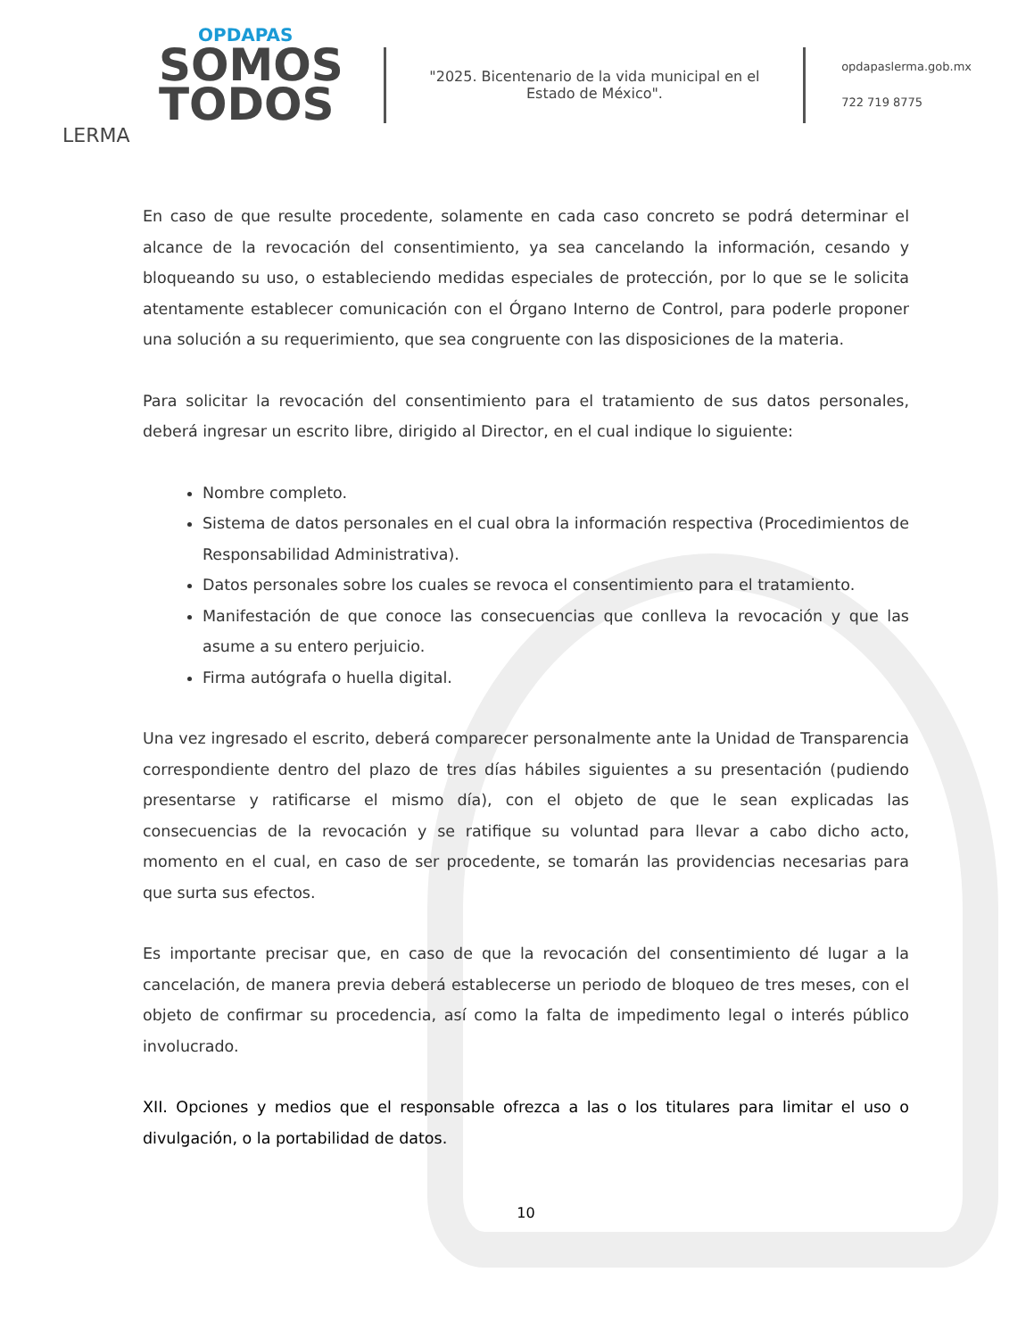OPDAPAS
SOMOS
TODOS
LERMA
"2025. Bicentenario de la vida municipal en el Estado de México".
opdapaslerma.gob.mx
722 719 8775
En caso de que resulte procedente, solamente en cada caso concreto se podrá determinar el alcance de la revocación del consentimiento, ya sea cancelando la información, cesando y bloqueando su uso, o estableciendo medidas especiales de protección, por lo que se le solicita atentamente establecer comunicación con el Órgano Interno de Control, para poderle proponer una solución a su requerimiento, que sea congruente con las disposiciones de la materia.
Para solicitar la revocación del consentimiento para el tratamiento de sus datos personales, deberá ingresar un escrito libre, dirigido al Director, en el cual indique lo siguiente:
Nombre completo.
Sistema de datos personales en el cual obra la información respectiva (Procedimientos de Responsabilidad Administrativa).
Datos personales sobre los cuales se revoca el consentimiento para el tratamiento.
Manifestación de que conoce las consecuencias que conlleva la revocación y que las asume a su entero perjuicio.
Firma autógrafa o huella digital.
Una vez ingresado el escrito, deberá comparecer personalmente ante la Unidad de Transparencia correspondiente dentro del plazo de tres días hábiles siguientes a su presentación (pudiendo presentarse y ratificarse el mismo día), con el objeto de que le sean explicadas las consecuencias de la revocación y se ratifique su voluntad para llevar a cabo dicho acto, momento en el cual, en caso de ser procedente, se tomarán las providencias necesarias para que surta sus efectos.
Es importante precisar que, en caso de que la revocación del consentimiento dé lugar a la cancelación, de manera previa deberá establecerse un periodo de bloqueo de tres meses, con el objeto de confirmar su procedencia, así como la falta de impedimento legal o interés público involucrado.
XII. Opciones y medios que el responsable ofrezca a las o los titulares para limitar el uso o divulgación, o la portabilidad de datos.
10